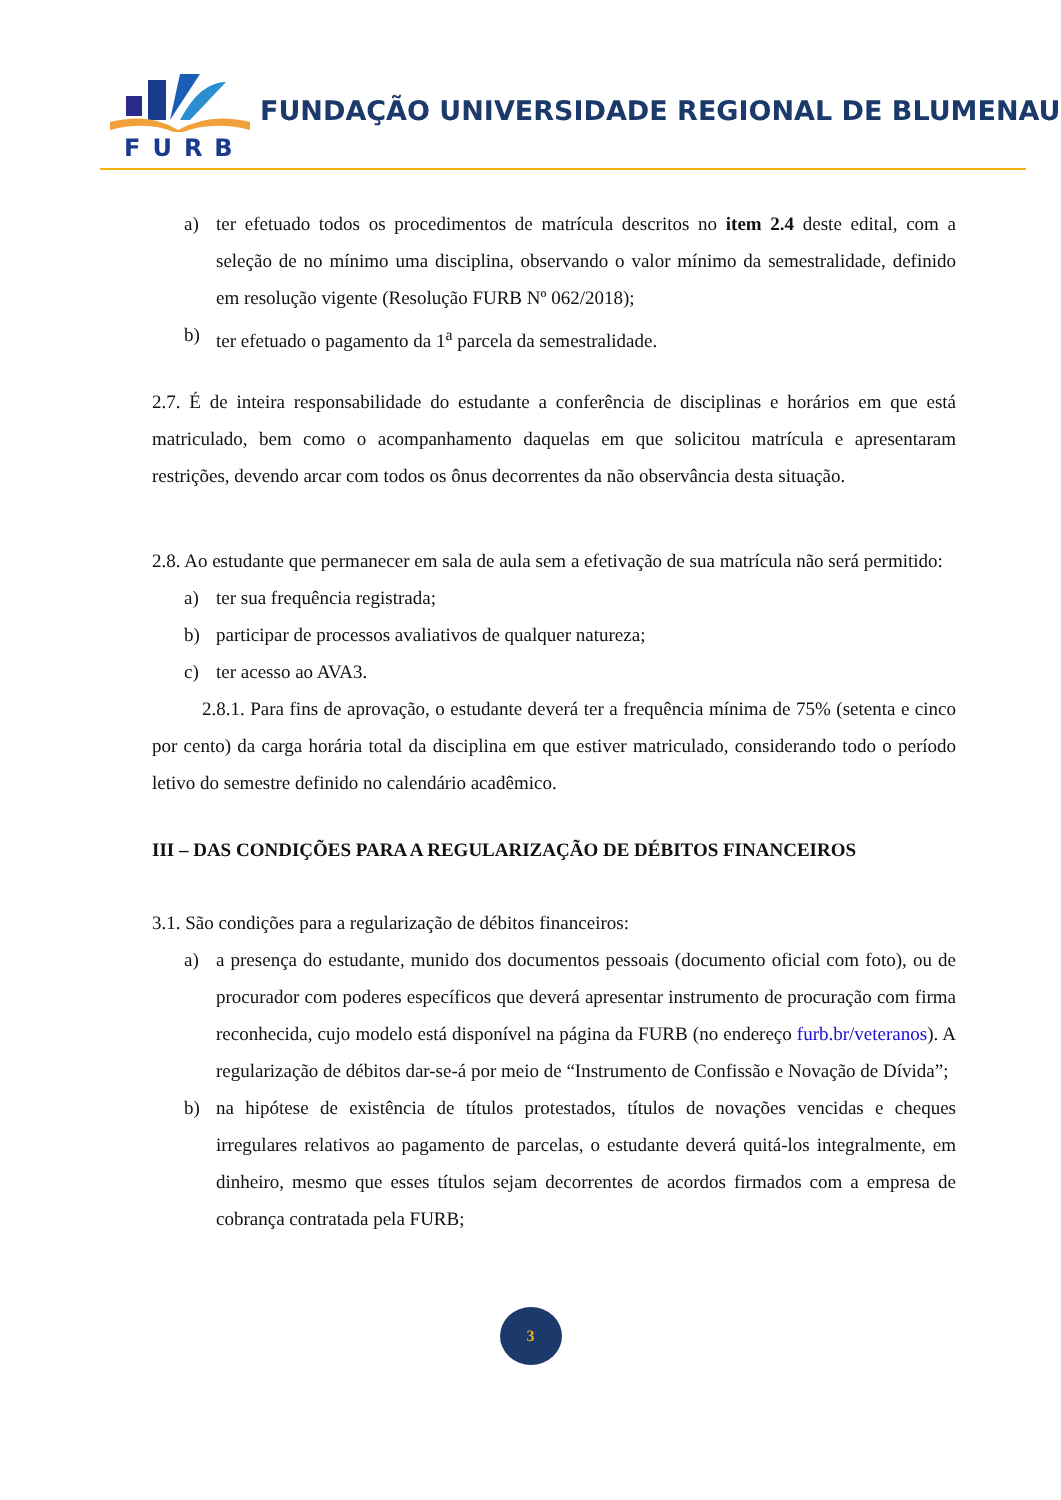FURB
FUNDAÇÃO UNIVERSIDADE REGIONAL DE BLUMENAU
a) ter efetuado todos os procedimentos de matrícula descritos no item 2.4 deste edital, com a seleção de no mínimo uma disciplina, observando o valor mínimo da semestralidade, definido em resolução vigente (Resolução FURB Nº 062/2018);
b) ter efetuado o pagamento da 1<sup>a</sup> parcela da semestralidade.
2.7. É de inteira responsabilidade do estudante a conferência de disciplinas e horários em que está matriculado, bem como o acompanhamento daquelas em que solicitou matrícula e apresentaram restrições, devendo arcar com todos os ônus decorrentes da não observância desta situação.
2.8. Ao estudante que permanecer em sala de aula sem a efetivação de sua matrícula não será permitido:
a) ter sua frequência registrada;
b) participar de processos avaliativos de qualquer natureza;
c) ter acesso ao AVA3.
2.8.1. Para fins de aprovação, o estudante deverá ter a frequência mínima de 75% (setenta e cinco por cento) da carga horária total da disciplina em que estiver matriculado, considerando todo o período letivo do semestre definido no calendário acadêmico.
III – DAS CONDIÇÕES PARA A REGULARIZAÇÃO DE DÉBITOS FINANCEIROS
3.1. São condições para a regularização de débitos financeiros:
a) a presença do estudante, munido dos documentos pessoais (documento oficial com foto), ou de procurador com poderes específicos que deverá apresentar instrumento de procuração com firma reconhecida, cujo modelo está disponível na página da FURB (no endereço furb.br/veteranos). A regularização de débitos dar-se-á por meio de “Instrumento de Confissão e Novação de Dívida”;
b) na hipótese de existência de títulos protestados, títulos de novações vencidas e cheques irregulares relativos ao pagamento de parcelas, o estudante deverá quitá-los integralmente, em dinheiro, mesmo que esses títulos sejam decorrentes de acordos firmados com a empresa de cobrança contratada pela FURB;
3